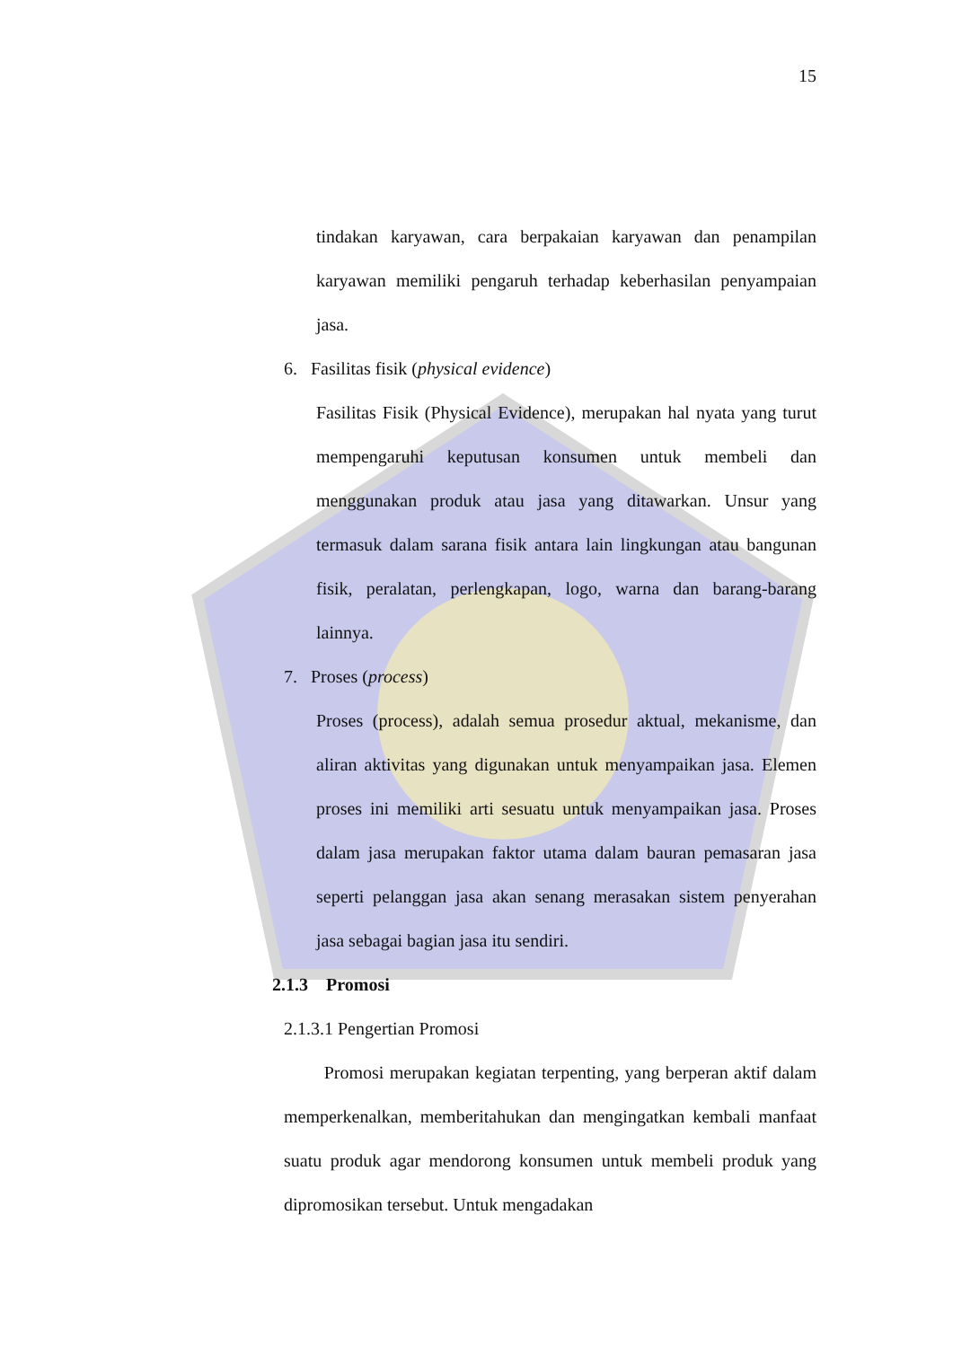15
tindakan karyawan, cara berpakaian karyawan dan penampilan karyawan memiliki pengaruh terhadap keberhasilan penyampaian jasa.
6. Fasilitas fisik (physical evidence)
Fasilitas Fisik (Physical Evidence), merupakan hal nyata yang turut mempengaruhi keputusan konsumen untuk membeli dan menggunakan produk atau jasa yang ditawarkan. Unsur yang termasuk dalam sarana fisik antara lain lingkungan atau bangunan fisik, peralatan, perlengkapan, logo, warna dan barang-barang lainnya.
7. Proses (process)
Proses (process), adalah semua prosedur aktual, mekanisme, dan aliran aktivitas yang digunakan untuk menyampaikan jasa. Elemen proses ini memiliki arti sesuatu untuk menyampaikan jasa. Proses dalam jasa merupakan faktor utama dalam bauran pemasaran jasa seperti pelanggan jasa akan senang merasakan sistem penyerahan jasa sebagai bagian jasa itu sendiri.
2.1.3 Promosi
2.1.3.1 Pengertian Promosi
Promosi merupakan kegiatan terpenting, yang berperan aktif dalam memperkenalkan, memberitahukan dan mengingatkan kembali manfaat suatu produk agar mendorong konsumen untuk membeli produk yang dipromosikan tersebut. Untuk mengadakan